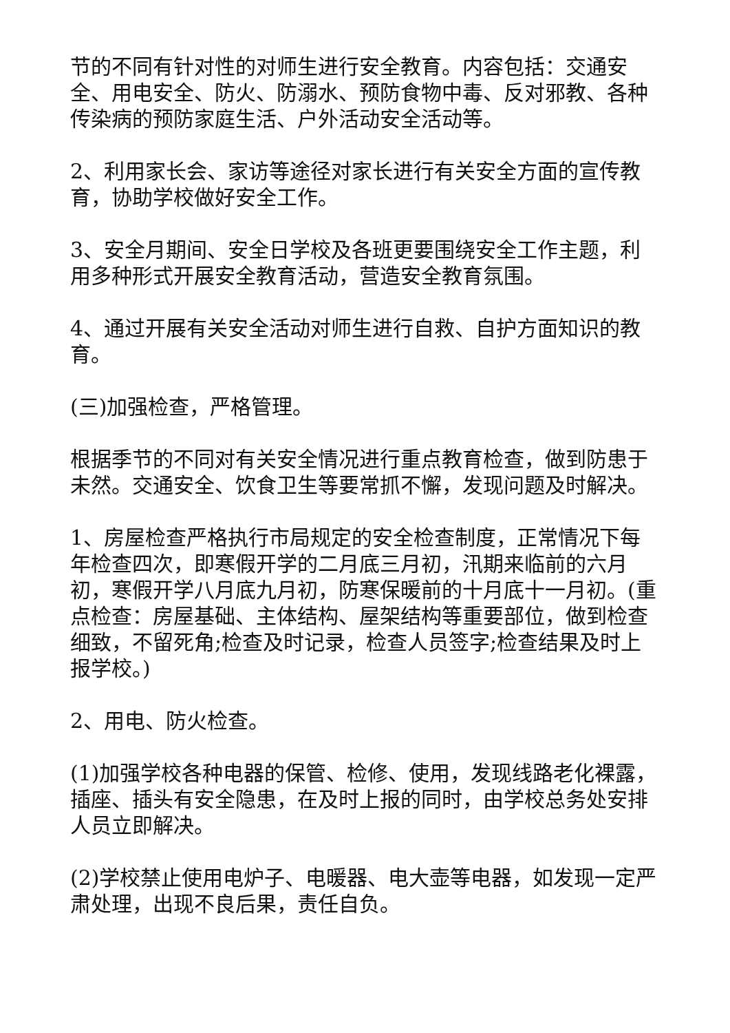节的不同有针对性的对师生进行安全教育。内容包括：交通安全、用电安全、防火、防溺水、预防食物中毒、反对邪教、各种传染病的预防家庭生活、户外活动安全活动等。
2、利用家长会、家访等途径对家长进行有关安全方面的宣传教育，协助学校做好安全工作。
3、安全月期间、安全日学校及各班更要围绕安全工作主题，利用多种形式开展安全教育活动，营造安全教育氛围。
4、通过开展有关安全活动对师生进行自救、自护方面知识的教育。
(三)加强检查，严格管理。
根据季节的不同对有关安全情况进行重点教育检查，做到防患于未然。交通安全、饮食卫生等要常抓不懈，发现问题及时解决。
1、房屋检查严格执行市局规定的安全检查制度，正常情况下每年检查四次，即寒假开学的二月底三月初，汛期来临前的六月初，寒假开学八月底九月初，防寒保暖前的十月底十一月初。(重点检查：房屋基础、主体结构、屋架结构等重要部位，做到检查细致，不留死角;检查及时记录，检查人员签字;检查结果及时上报学校。)
2、用电、防火检查。
(1)加强学校各种电器的保管、检修、使用，发现线路老化裸露，插座、插头有安全隐患，在及时上报的同时，由学校总务处安排人员立即解决。
(2)学校禁止使用电炉子、电暖器、电大壶等电器，如发现一定严肃处理，出现不良后果，责任自负。